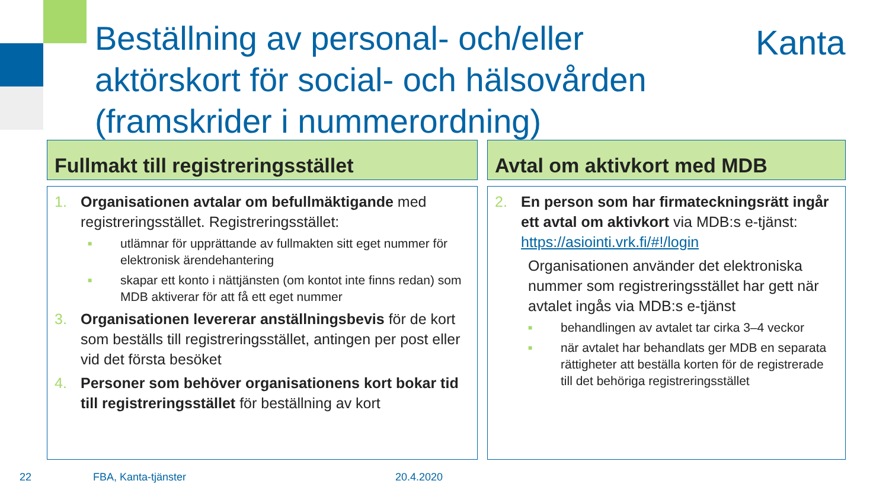Beställning av personal- och/eller aktörskort för social- och hälsovården (framskrider i nummerordning)
Kanta
Fullmakt till registreringsstället
1. Organisationen avtalar om befullmäktigande med registreringsstället. Registreringsstället:
■ utlämnar för upprättande av fullmakten sitt eget nummer för elektronisk ärendehantering
■ skapar ett konto i nättjänsten (om kontot inte finns redan) som MDB aktiverar för att få ett eget nummer
3. Organisationen levererar anställningsbevis för de kort som beställs till registreringsstället, antingen per post eller vid det första besöket
4. Personer som behöver organisationens kort bokar tid till registreringsstället för beställning av kort
Avtal om aktivkort med MDB
2. En person som har firmateckningsrätt ingår ett avtal om aktivkort via MDB:s e-tjänst: https://asiointi.vrk.fi/#!/login
Organisationen använder det elektroniska nummer som registreringsstället har gett när avtalet ingås via MDB:s e-tjänst
■ behandlingen av avtalet tar cirka 3–4 veckor
■ när avtalet har behandlats ger MDB en separata rättigheter att beställa korten för de registrerade till det behöriga registreringsstället
22 FBA, Kanta-tjänster 20.4.2020